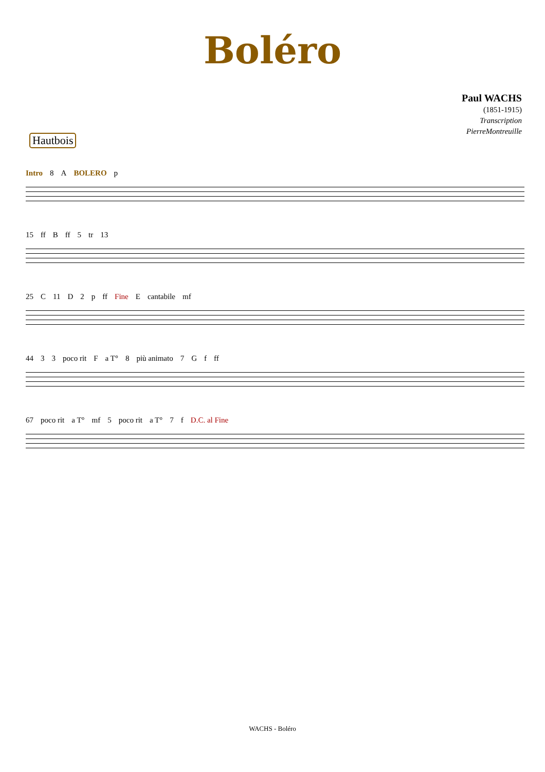Boléro
Paul WACHS
(1851-1915)
Transcription
PierreMontreuille
Hautbois
Intro 8 A BOLERO p
15 ff B ff 5 tr 13
25 C 11 D 2 p ff Fine E cantabile mf
44 3 3 poco rit F a T° 8 più animato 7 G f ff
67 poco rit a T° mf 5 poco rit a T° 7 f D.C. al Fine
WACHS - Boléro